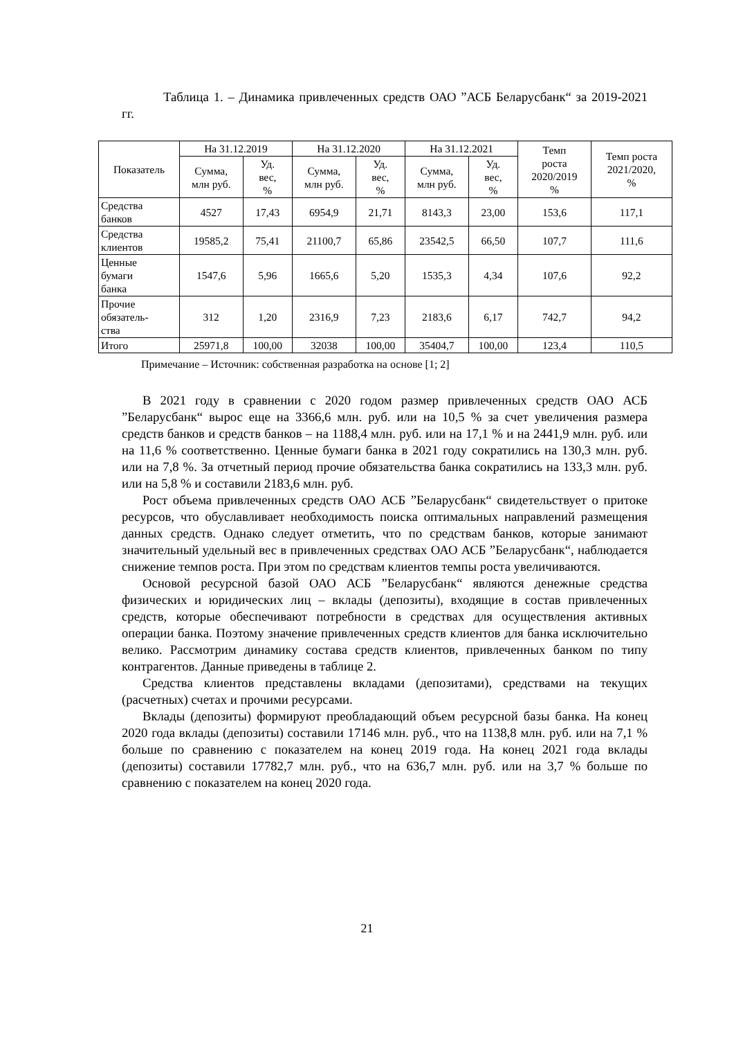Таблица 1. – Динамика привлеченных средств ОАО ”АСБ Беларусбанк“ за 2019-2021 гг.
| Показатель | На 31.12.2019 | | На 31.12.2020 | | На 31.12.2021 | | Темп роста 2020/2019 % | Темп роста 2021/2020, % |
| --- | --- | --- | --- | --- | --- | --- | --- | --- |
| | Сумма, млн руб. | Уд. вес, % | Сумма, млн руб. | Уд. вес, % | Сумма, млн руб. | Уд. вес, % | | |
| Средства банков | 4527 | 17,43 | 6954,9 | 21,71 | 8143,3 | 23,00 | 153,6 | 117,1 |
| Средства клиентов | 19585,2 | 75,41 | 21100,7 | 65,86 | 23542,5 | 66,50 | 107,7 | 111,6 |
| Ценные бумаги банка | 1547,6 | 5,96 | 1665,6 | 5,20 | 1535,3 | 4,34 | 107,6 | 92,2 |
| Прочие обязатель- ства | 312 | 1,20 | 2316,9 | 7,23 | 2183,6 | 6,17 | 742,7 | 94,2 |
| Итого | 25971,8 | 100,00 | 32038 | 100,00 | 35404,7 | 100,00 | 123,4 | 110,5 |
Примечание – Источник: собственная разработка на основе [1; 2]
В 2021 году в сравнении с 2020 годом размер привлеченных средств ОАО АСБ ”Беларусбанк“ вырос еще на 3366,6 млн. руб. или на 10,5 % за счет увеличения размера средств банков и средств банков – на 1188,4 млн. руб. или на 17,1 % и на 2441,9 млн. руб. или на 11,6 % соответственно. Ценные бумаги банка в 2021 году сократились на 130,3 млн. руб. или на 7,8 %. За отчетный период прочие обязательства банка сократились на 133,3 млн. руб. или на 5,8 % и составили 2183,6 млн. руб.
Рост объема привлеченных средств ОАО АСБ ”Беларусбанк“ свидетельствует о притоке ресурсов, что обуславливает необходимость поиска оптимальных направлений размещения данных средств. Однако следует отметить, что по средствам банков, которые занимают значительный удельный вес в привлеченных средствах ОАО АСБ ”Беларусбанк“, наблюдается снижение темпов роста. При этом по средствам клиентов темпы роста увеличиваются.
Основой ресурсной базой ОАО АСБ ”Беларусбанк“ являются денежные средства физических и юридических лиц – вклады (депозиты), входящие в состав привлеченных средств, которые обеспечивают потребности в средствах для осуществления активных операции банка. Поэтому значение привлеченных средств клиентов для банка исключительно велико. Рассмотрим динамику состава средств клиентов, привлеченных банком по типу контрагентов. Данные приведены в таблице 2.
Средства клиентов представлены вкладами (депозитами), средствами на текущих (расчетных) счетах и прочими ресурсами.
Вклады (депозиты) формируют преобладающий объем ресурсной базы банка. На конец 2020 года вклады (депозиты) составили 17146 млн. руб., что на 1138,8 млн. руб. или на 7,1 % больше по сравнению с показателем на конец 2019 года. На конец 2021 года вклады (депозиты) составили 17782,7 млн. руб., что на 636,7 млн. руб. или на 3,7 % больше по сравнению с показателем на конец 2020 года.
21